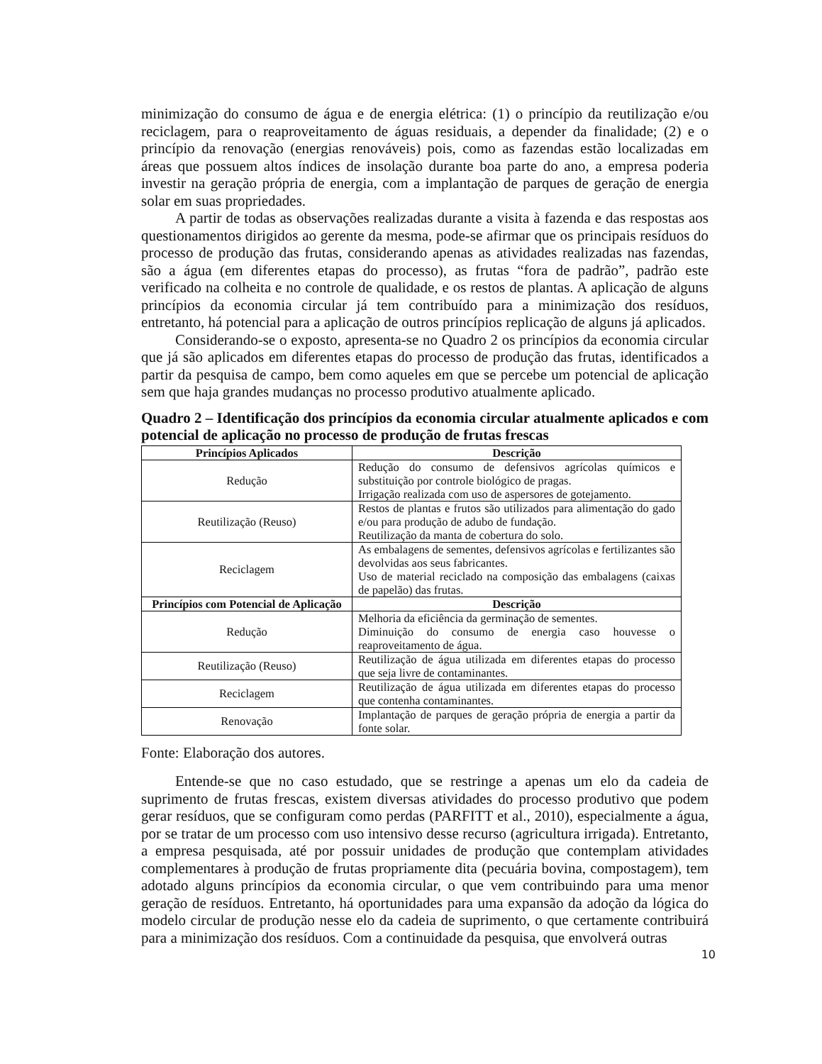minimização do consumo de água e de energia elétrica: (1) o princípio da reutilização e/ou reciclagem, para o reaproveitamento de águas residuais, a depender da finalidade; (2) e o princípio da renovação (energias renováveis) pois, como as fazendas estão localizadas em áreas que possuem altos índices de insolação durante boa parte do ano, a empresa poderia investir na geração própria de energia, com a implantação de parques de geração de energia solar em suas propriedades.
A partir de todas as observações realizadas durante a visita à fazenda e das respostas aos questionamentos dirigidos ao gerente da mesma, pode-se afirmar que os principais resíduos do processo de produção das frutas, considerando apenas as atividades realizadas nas fazendas, são a água (em diferentes etapas do processo), as frutas “fora de padrão”, padrão este verificado na colheita e no controle de qualidade, e os restos de plantas. A aplicação de alguns princípios da economia circular já tem contribuído para a minimização dos resíduos, entretanto, há potencial para a aplicação de outros princípios replicação de alguns já aplicados.
Considerando-se o exposto, apresenta-se no Quadro 2 os princípios da economia circular que já são aplicados em diferentes etapas do processo de produção das frutas, identificados a partir da pesquisa de campo, bem como aqueles em que se percebe um potencial de aplicação sem que haja grandes mudanças no processo produtivo atualmente aplicado.
Quadro 2 – Identificação dos princípios da economia circular atualmente aplicados e com potencial de aplicação no processo de produção de frutas frescas
| Princípios Aplicados | Descrição |
| --- | --- |
| Redução | Redução do consumo de defensivos agrícolas químicos e substituição por controle biológico de pragas. Irrigação realizada com uso de aspersores de gotejamento. |
| Reutilização (Reuso) | Restos de plantas e frutos são utilizados para alimentação do gado e/ou para produção de adubo de fundação. Reutilização da manta de cobertura do solo. |
| Reciclagem | As embalagens de sementes, defensivos agrícolas e fertilizantes são devolvidas aos seus fabricantes. Uso de material reciclado na composição das embalagens (caixas de papelão) das frutas. |
| Princípios com Potencial de Aplicação | Descrição |
| Redução | Melhoria da eficiência da germinação de sementes. Diminuição do consumo de energia caso houvesse o reaproveitamento de água. |
| Reutilização (Reuso) | Reutilização de água utilizada em diferentes etapas do processo que seja livre de contaminantes. |
| Reciclagem | Reutilização de água utilizada em diferentes etapas do processo que contenha contaminantes. |
| Renovação | Implantação de parques de geração própria de energia a partir da fonte solar. |
Fonte: Elaboração dos autores.
Entende-se que no caso estudado, que se restringe a apenas um elo da cadeia de suprimento de frutas frescas, existem diversas atividades do processo produtivo que podem gerar resíduos, que se configuram como perdas (PARFITT et al., 2010), especialmente a água, por se tratar de um processo com uso intensivo desse recurso (agricultura irrigada). Entretanto, a empresa pesquisada, até por possuir unidades de produção que contemplam atividades complementares à produção de frutas propriamente dita (pecuária bovina, compostagem), tem adotado alguns princípios da economia circular, o que vem contribuindo para uma menor geração de resíduos. Entretanto, há oportunidades para uma expansão da adoção da lógica do modelo circular de produção nesse elo da cadeia de suprimento, o que certamente contribuirá para a minimização dos resíduos. Com a continuidade da pesquisa, que envolverá outras
10